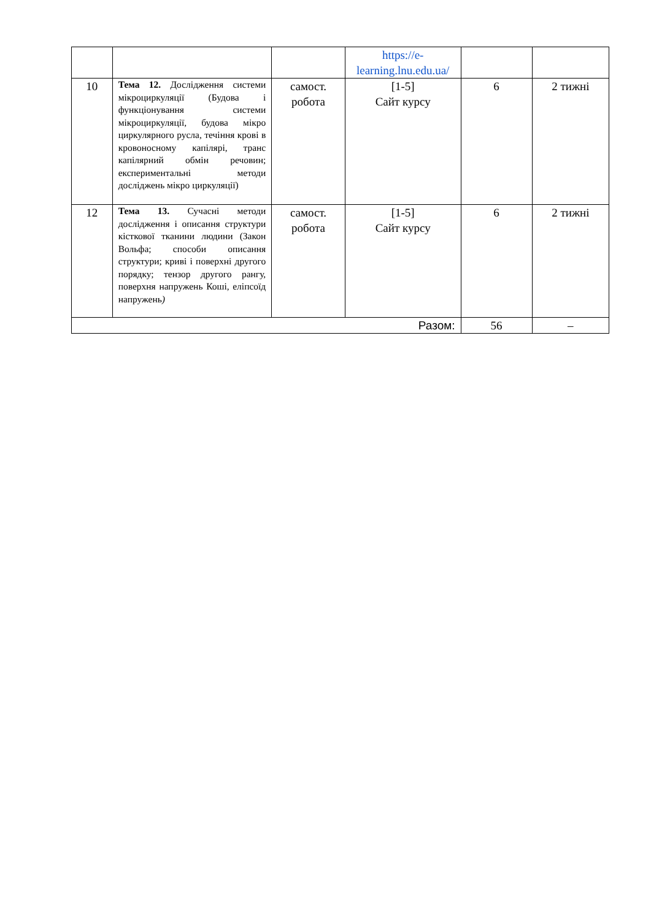| | | | https://e-learning.lnu.edu.ua/ | | |
| 10 | Тема 12. Дослідження системи мікроциркуляції (Будова і функціонування системи мікроциркуляції, будова мікро циркулярного русла, течіння крові в кровоносному капілярі, транс капілярний обмін речовин; експериментальні методи досліджень мікро циркуляції) | самост. робота | [1-5] Сайт курсу | 6 | 2 тижні |
| 12 | Тема 13. Сучасні методи дослідження і описання структури кісткової тканини людини (Закон Вольфа; способи описання структури; криві і поверхні другого порядку; тензор другого рангу, поверхня напружень Коші, еліпсоїд напружень ) | самост. робота | [1-5] Сайт курсу | 6 | 2 тижні |
| Разом: | | | | 56 | – |